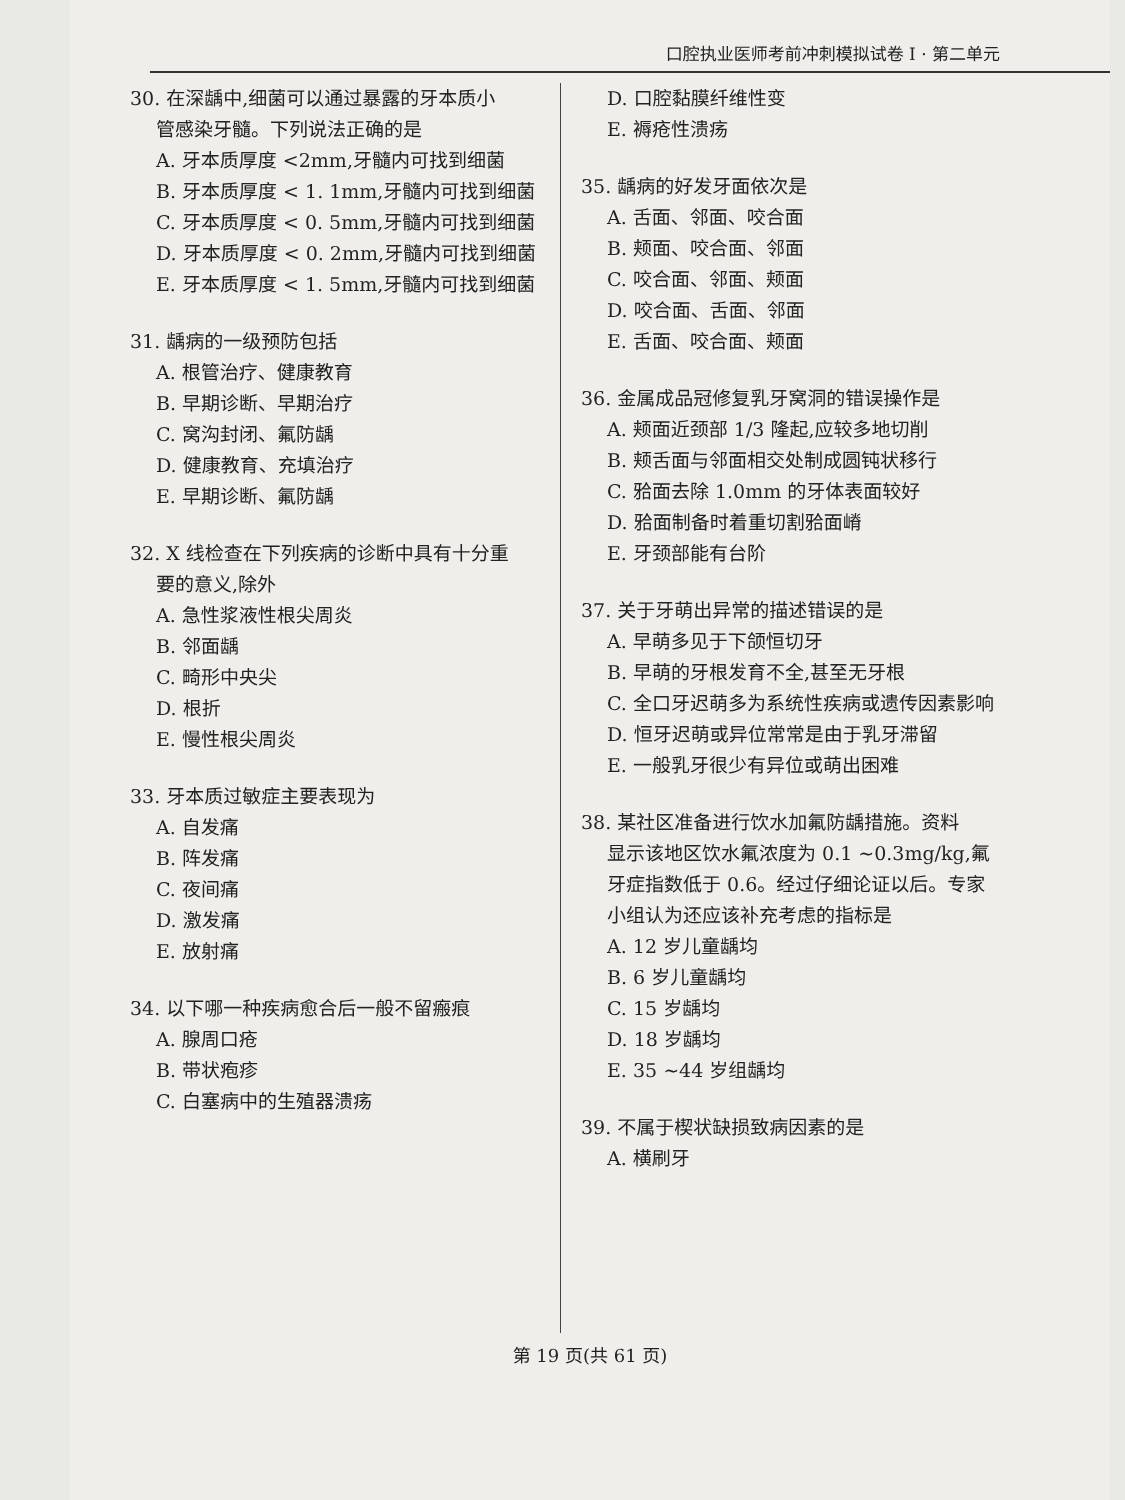口腔执业医师考前冲刺模拟试卷 I · 第二单元
30. 在深龋中,细菌可以通过暴露的牙本质小
管感染牙髓。下列说法正确的是
A. 牙本质厚度 <2mm,牙髓内可找到细菌
B. 牙本质厚度 < 1. 1mm,牙髓内可找到细菌
C. 牙本质厚度 < 0. 5mm,牙髓内可找到细菌
D. 牙本质厚度 < 0. 2mm,牙髓内可找到细菌
E. 牙本质厚度 < 1. 5mm,牙髓内可找到细菌
31. 龋病的一级预防包括
A. 根管治疗、健康教育
B. 早期诊断、早期治疗
C. 窝沟封闭、氟防龋
D. 健康教育、充填治疗
E. 早期诊断、氟防龋
32. X 线检查在下列疾病的诊断中具有十分重
要的意义,除外
A. 急性浆液性根尖周炎
B. 邻面龋
C. 畸形中央尖
D. 根折
E. 慢性根尖周炎
33. 牙本质过敏症主要表现为
A. 自发痛
B. 阵发痛
C. 夜间痛
D. 激发痛
E. 放射痛
34. 以下哪一种疾病愈合后一般不留瘢痕
A. 腺周口疮
B. 带状疱疹
C. 白塞病中的生殖器溃疡
D. 口腔黏膜纤维性变
E. 褥疮性溃疡
35. 龋病的好发牙面依次是
A. 舌面、邻面、咬合面
B. 颊面、咬合面、邻面
C. 咬合面、邻面、颊面
D. 咬合面、舌面、邻面
E. 舌面、咬合面、颊面
36. 金属成品冠修复乳牙窝洞的错误操作是
A. 颊面近颈部 1/3 隆起,应较多地切削
B. 颊舌面与邻面相交处制成圆钝状移行
C. 𬌗面去除 1.0mm 的牙体表面较好
D. 𬌗面制备时着重切割𬌗面嵴
E. 牙颈部能有台阶
37. 关于牙萌出异常的描述错误的是
A. 早萌多见于下颌恒切牙
B. 早萌的牙根发育不全,甚至无牙根
C. 全口牙迟萌多为系统性疾病或遗传因素影响
D. 恒牙迟萌或异位常常是由于乳牙滞留
E. 一般乳牙很少有异位或萌出困难
38. 某社区准备进行饮水加氟防龋措施。资料
显示该地区饮水氟浓度为 0.1 ~0.3mg/kg,氟牙症指数低于 0.6。经过仔细论证以后。专家小组认为还应该补充考虑的指标是
A. 12 岁儿童龋均
B. 6 岁儿童龋均
C. 15 岁龋均
D. 18 岁龋均
E. 35 ~44 岁组龋均
39. 不属于楔状缺损致病因素的是
A. 横刷牙
第 19 页(共 61 页)